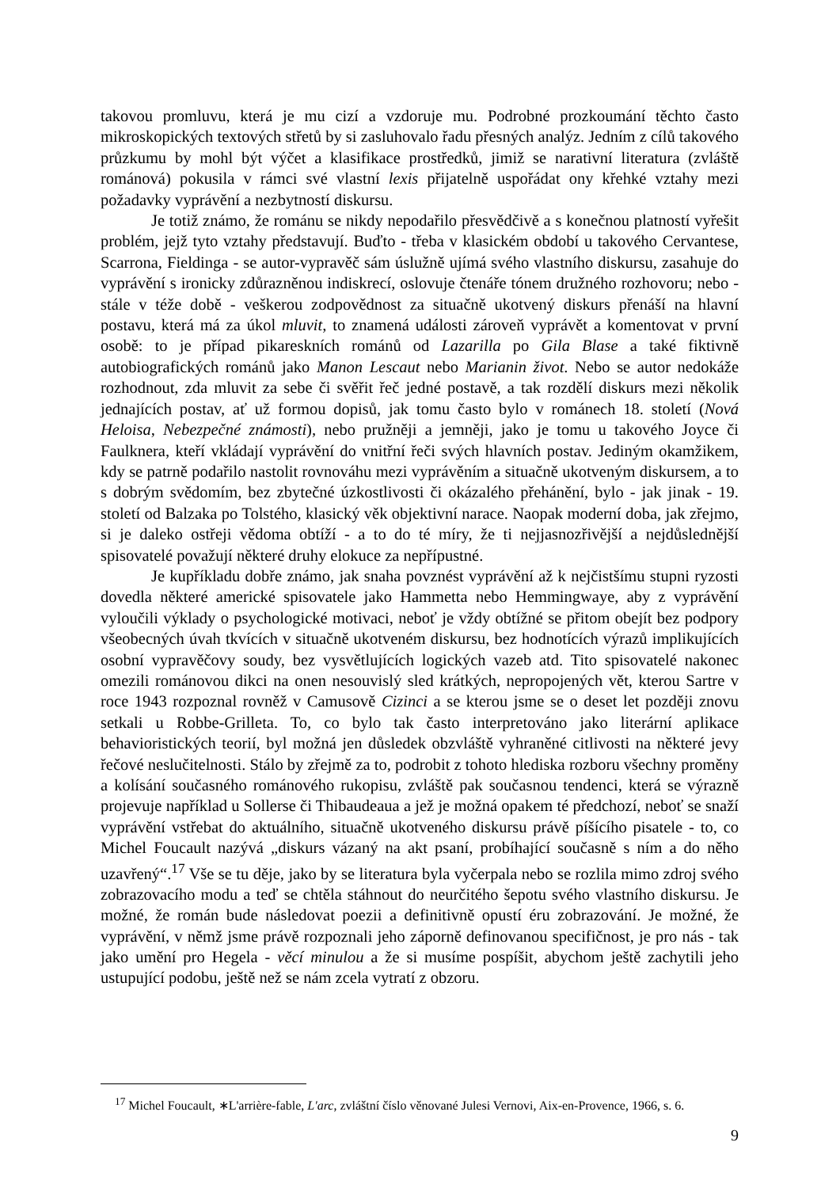takovou promluvu, která je mu cizí a vzdoruje mu. Podrobné prozkoumání těchto často mikroskopických textových střetů by si zasluhovalo řadu přesných analýz. Jedním z cílů takového průzkumu by mohl být výčet a klasifikace prostředků, jimiž se narativní literatura (zvláště románová) pokusila v rámci své vlastní lexis přijatelně uspořádat ony křehké vztahy mezi požadavky vyprávění a nezbytností diskursu.
Je totiž známo, že románu se nikdy nepodařilo přesvědčivě a s konečnou platností vyřešit problém, jejž tyto vztahy představují. Buďto - třeba v klasickém období u takového Cervantese, Scarrona, Fieldinga - se autor-vypravěč sám úslužně ujímá svého vlastního diskursu, zasahuje do vyprávění s ironicky zdůrazněnou indiskrecí, oslovuje čtenáře tónem družného rozhovoru; nebo - stále v téže době - veškerou zodpovědnost za situačně ukotvený diskurs přenáší na hlavní postavu, která má za úkol mluvit, to znamená události zároveň vyprávět a komentovat v první osobě: to je případ pikareskních románů od Lazarilla po Gila Blase a také fiktivně autobiografických románů jako Manon Lescaut nebo Marianin život. Nebo se autor nedokáže rozhodnout, zda mluvit za sebe či svěřit řeč jedné postavě, a tak rozdělí diskurs mezi několik jednajících postav, ať už formou dopisů, jak tomu často bylo v románech 18. století (Nová Heloisa, Nebezpečné známosti), nebo pružněji a jemněji, jako je tomu u takového Joyce či Faulknera, kteří vkládají vyprávění do vnitřní řeči svých hlavních postav. Jediným okamžikem, kdy se patrně podařilo nastolit rovnováhu mezi vyprávěním a situačně ukotveným diskursem, a to s dobrým svědomím, bez zbytečné úzkostlivosti či okázalého přehánění, bylo - jak jinak - 19. století od Balzaka po Tolstého, klasický věk objektivní narace. Naopak moderní doba, jak zřejmo, si je daleko ostřeji vědoma obtíží - a to do té míry, že ti nejjasnozřivější a nejdůslednější spisovatelé považují některé druhy elokuce za nepřípustné.
Je kupříkladu dobře známo, jak snaha povznést vyprávění až k nejčistšímu stupni ryzosti dovedla některé americké spisovatele jako Hammetta nebo Hemmingwaye, aby z vyprávění vyloučili výklady o psychologické motivaci, neboť je vždy obtížné se přitom obejít bez podpory všeobecných úvah tkvících v situačně ukotveném diskursu, bez hodnotících výrazů implikujících osobní vypravěčovy soudy, bez vysvětlujících logických vazeb atd. Tito spisovatelé nakonec omezili románovou dikci na onen nesouvislý sled krátkých, nepropojených vět, kterou Sartre v roce 1943 rozpoznal rovněž v Camusově Cizinci a se kterou jsme se o deset let později znovu setkali u Robbe-Grilleta. To, co bylo tak často interpretováno jako literární aplikace behavioristických teorií, byl možná jen důsledek obzvláště vyhraněné citlivosti na některé jevy řečové neslučitelnosti. Stálo by zřejmě za to, podrobit z tohoto hlediska rozboru všechny proměny a kolísání současného románového rukopisu, zvláště pak současnou tendenci, která se výrazně projevuje například u Sollerse či Thibaudeaua a jež je možná opakem té předchozí, neboť se snaží vyprávění vstřebat do aktuálního, situačně ukotveného diskursu právě píšícího pisatele - to, co Michel Foucault nazývá „diskurs vázaný na akt psaní, probíhající současně s ním a do něho uzavřený“.<sup>17</sup> Vše se tu děje, jako by se literatura byla vyčerpala nebo se rozlila mimo zdroj svého zobrazovacího modu a teď se chtěla stáhnout do neurčitého šepotu svého vlastního diskursu. Je možné, že román bude následovat poezii a definitivně opustí éru zobrazování. Je možné, že vyprávění, v němž jsme právě rozpoznali jeho záporně definovanou specifičnost, je pro nás - tak jako umění pro Hegela - věcí minulou a že si musíme pospíšit, abychom ještě zachytili jeho ustupující podobu, ještě než se nám zcela vytratí z obzoru.
<sup>17</sup> Michel Foucault, ∗L'arrière-fable, L'arc, zvláštní číslo věnované Julesi Vernovi, Aix-en-Provence, 1966, s. 6.
9